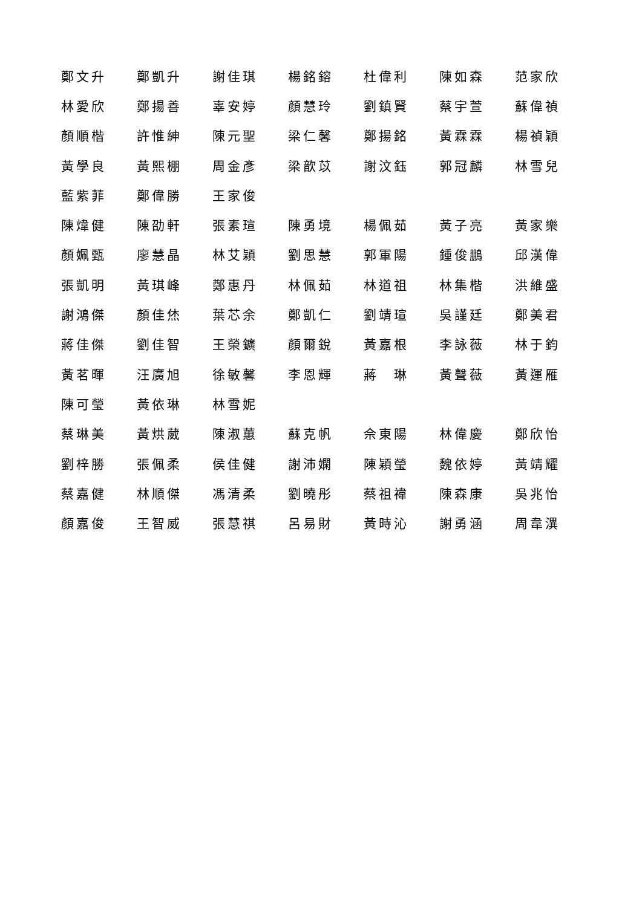鄭文升 鄭凱升 謝佳琪 楊銘鎔 杜偉利 陳如森 范家欣
林愛欣 鄭揚善 辜安婷 顏慧玲 劉鎮賢 蔡宇萱 蘇偉禎
顏順楷 許惟紳 陳元聖 梁仁馨 鄭揚銘 黃霖霖 楊禎穎
黃學良 黃熙棚 周金彥 梁歆苡 謝汶鈺 郭冠麟 林雪兒
藍紫菲 鄭偉勝 王家俊
陳煒健 陳劭軒 張素瑄 陳勇境 楊佩茹 黃子亮 黃家樂
顏姵甄 廖慧晶 林艾穎 劉思慧 郭軍陽 鍾俊鵬 邱漢偉
張凱明 黃琪峰 鄭惠丹 林佩茹 林道祖 林集楷 洪維盛
謝鴻傑 顏佳烋 葉芯余 鄭凱仁 劉靖瑄 吳謹廷 鄭美君
蔣佳傑 劉佳智 王榮鑛 顏爾銳 黃嘉根 李詠薇 林于鈞
黃茗暉 汪廣旭 徐敏馨 李恩輝 蔣　琳 黃聲薇 黃運雁
陳可瑩 黃依琳 林雪妮
蔡琳美 黃烘葳 陳淑蕙 蘇克帆 佘東陽 林偉慶 鄭欣怡
劉梓勝 張佩柔 侯佳健 謝沛嫻 陳穎瑩 魏依婷 黃靖耀
蔡嘉健 林順傑 馮清柔 劉曉彤 蔡祖禕 陳森康 吳兆怡
顏嘉俊 王智威 張慧祺 呂易財 黃時沁 謝勇涵 周韋潩